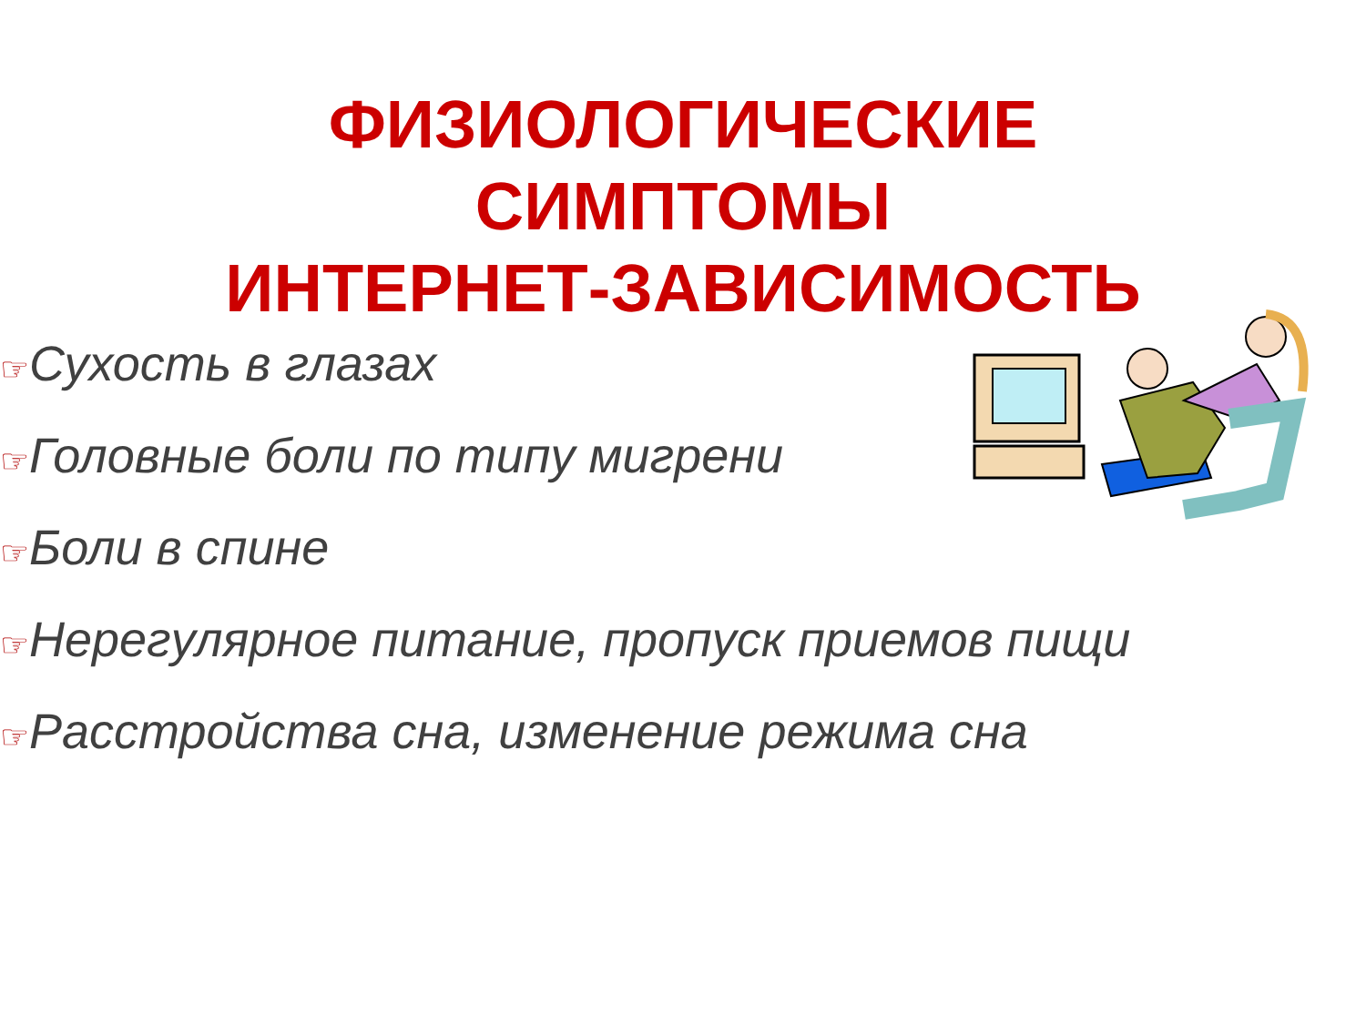ФИЗИОЛОГИЧЕСКИЕ
СИМПТОМЫ
ИНТЕРНЕТ-ЗАВИСИМОСТЬ
☞Сухость в глазах
☞Головные боли по типу мигрени
☞Боли в спине
☞Нерегулярное питание, пропуск приемов пищи
☞Расстройства сна, изменение режима сна